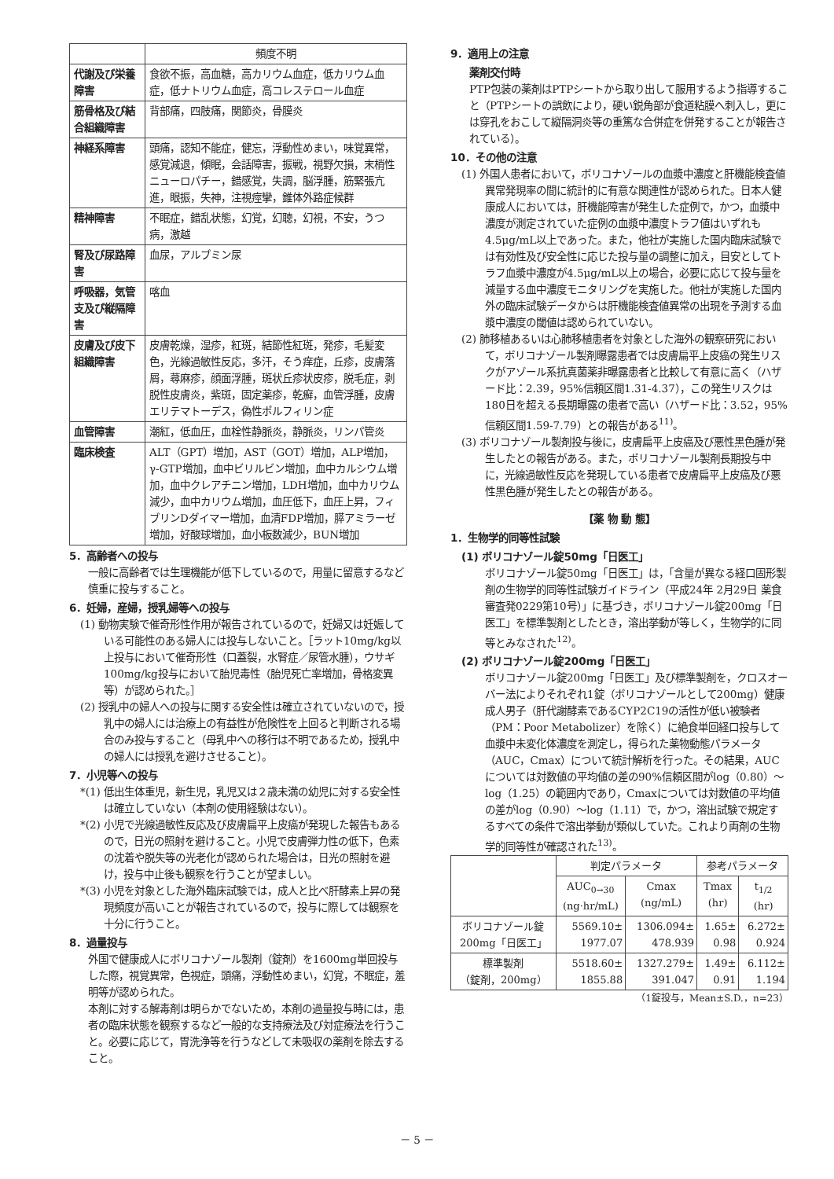| | 頻度不明 |
| --- | --- |
| 代謝及び栄養障害 | 食欲不振，高血糖，高カリウム血症，低カリウム血症，低ナトリウム血症，高コレステロール血症 |
| 筋骨格及び結合組織障害 | 背部痛，四肢痛，関節炎，骨膜炎 |
| 神経系障害 | 頭痛，認知不能症，健忘，浮動性めまい，味覚異常，感覚減退，傾眠，会話障害，振戦，視野欠損，末梢性ニューロパチー，錯感覚，失調，脳浮腫，筋緊張亢進，眼振，失神，注視痙攣，錐体外路症候群 |
| 精神障害 | 不眠症，錯乱状態，幻覚，幻聴，幻視，不安，うつ病，激越 |
| 腎及び尿路障害 | 血尿，アルブミン尿 |
| 呼吸器，気管支及び縦隔障害 | 喀血 |
| 皮膚及び皮下組織障害 | 皮膚乾燥，湿疹，紅斑，結節性紅斑，発疹，毛髪変色，光線過敏性反応，多汗，そう痒症，丘疹，皮膚落屑，蕁麻疹，顔面浮腫，斑状丘疹状皮疹，脱毛症，剥脱性皮膚炎，紫斑，固定薬疹，乾癬，血管浮腫，皮膚エリテマトーデス，偽性ポルフィリン症 |
| 血管障害 | 潮紅，低血圧，血栓性静脈炎，静脈炎，リンパ管炎 |
| 臨床検査 | ALT（GPT）増加，AST（GOT）増加，ALP増加，γ-GTP増加，血中ビリルビン増加，血中カルシウム増加，血中クレアチニン増加，LDH増加，血中カリウム減少，血中カリウム増加，血圧低下，血圧上昇，フィブリンDダイマー増加，血清FDP増加，膵アミラーゼ増加，好酸球増加，血小板数減少，BUN増加 |
5．高齢者への投与
一般に高齢者では生理機能が低下しているので，用量に留意するなど慎重に投与すること。
6．妊婦，産婦，授乳婦等への投与
(1) 動物実験で催奇形性作用が報告されているので，妊婦又は妊娠している可能性のある婦人には投与しないこと。［ラット10mg/kg以上投与において催奇形性（口蓋裂，水腎症／尿管水腫），ウサギ100mg/kg投与において胎児毒性（胎児死亡率増加，骨格変異等）が認められた。］
(2) 授乳中の婦人への投与に関する安全性は確立されていないので，授乳中の婦人には治療上の有益性が危険性を上回ると判断される場合のみ投与すること（母乳中への移行は不明であるため，授乳中の婦人には授乳を避けさせること）。
7．小児等への投与
*(1) 低出生体重児，新生児，乳児又は２歳未満の幼児に対する安全性は確立していない（本剤の使用経験はない）。
*(2) 小児で光線過敏性反応及び皮膚扁平上皮癌が発現した報告もあるので，日光の照射を避けること。小児で皮膚弾力性の低下，色素の沈着や脱失等の光老化が認められた場合は，日光の照射を避け，投与中止後も観察を行うことが望ましい。
*(3) 小児を対象とした海外臨床試験では，成人と比べ肝酵素上昇の発現頻度が高いことが報告されているので，投与に際しては観察を十分に行うこと。
8．過量投与
外国で健康成人にボリコナゾール製剤（錠剤）を1600mg単回投与した際，視覚異常，色視症，頭痛，浮動性めまい，幻覚，不眠症，羞明等が認められた。
本剤に対する解毒剤は明らかでないため，本剤の過量投与時には，患者の臨床状態を観察するなど一般的な支持療法及び対症療法を行うこと。必要に応じて，胃洗浄等を行うなどして未吸収の薬剤を除去すること。
9．適用上の注意
薬剤交付時
PTP包装の薬剤はPTPシートから取り出して服用するよう指導すること（PTPシートの誤飲により，硬い鋭角部が食道粘膜へ刺入し，更には穿孔をおこして縦隔洞炎等の重篤な合併症を併発することが報告されている）。
10．その他の注意
(1) 外国人患者において，ボリコナゾールの血漿中濃度と肝機能検査値異常発現率の間に統計的に有意な関連性が認められた。日本人健康成人においては，肝機能障害が発生した症例で，かつ，血漿中濃度が測定されていた症例の血漿中濃度トラフ値はいずれも4.5μg/mL以上であった。また，他社が実施した国内臨床試験では有効性及び安全性に応じた投与量の調整に加え，目安としてトラフ血漿中濃度が4.5μg/mL以上の場合，必要に応じて投与量を減量する血中濃度モニタリングを実施した。他社が実施した国内外の臨床試験データからは肝機能検査値異常の出現を予測する血漿中濃度の閾値は認められていない。
(2) 肺移植あるいは心肺移植患者を対象とした海外の観察研究において，ボリコナゾール製剤曝露患者では皮膚扁平上皮癌の発生リスクがアゾール系抗真菌薬非曝露患者と比較して有意に高く（ハザード比：2.39，95%信頼区間1.31-4.37），この発生リスクは180日を超える長期曝露の患者で高い（ハザード比：3.52，95%信頼区間1.59-7.79）との報告がある<sup>11)</sup>。
(3) ボリコナゾール製剤投与後に，皮膚扁平上皮癌及び悪性黒色腫が発生したとの報告がある。また，ボリコナゾール製剤長期投与中に，光線過敏性反応を発現している患者で皮膚扁平上皮癌及び悪性黒色腫が発生したとの報告がある。
【薬 物 動 態】
1．生物学的同等性試験
(1) ボリコナゾール錠50mg「日医工」
ボリコナゾール錠50mg「日医工」は，「含量が異なる経口固形製剤の生物学的同等性試験ガイドライン（平成24年 2月29日 薬食審査発0229第10号）」に基づき，ボリコナゾール錠200mg「日医工」を標準製剤としたとき，溶出挙動が等しく，生物学的に同等とみなされた<sup>12)</sup>。
(2) ボリコナゾール錠200mg「日医工」
ボリコナゾール錠200mg「日医工」及び標準製剤を，クロスオーバー法によりそれぞれ1錠（ボリコナゾールとして200mg）健康成人男子（肝代謝酵素であるCYP2C19の活性が低い被験者（PM：Poor Metabolizer）を除く）に絶食単回経口投与して血漿中未変化体濃度を測定し，得られた薬物動態パラメータ（AUC，Cmax）について統計解析を行った。その結果，AUCについては対数値の平均値の差の90%信頼区間がlog（0.80）～log（1.25）の範囲内であり，Cmaxについては対数値の平均値の差がlog（0.90）～log（1.11）で，かつ，溶出試験で規定するすべての条件で溶出挙動が類似していた。これより両剤の生物学的同等性が確認された<sup>13)</sup>。
| | 判定パラメータ | | 参考パラメータ | |
| --- | --- | --- | --- | --- |
| | AUC<sub>0→30</sub> (ng·hr/mL) | Cmax (ng/mL) | Tmax (hr) | t<sub>1/2</sub> (hr) |
| ボリコナゾール錠 200mg「日医工」 | 5569.10± 1977.07 | 1306.094± 478.939 | 1.65± 0.98 | 6.272± 0.924 |
| 標準製剤 （錠剤，200mg） | 5518.60± 1855.88 | 1327.279± 391.047 | 1.49± 0.91 | 6.112± 1.194 |
（1錠投与，Mean±S.D.，n=23）
－ 5 －